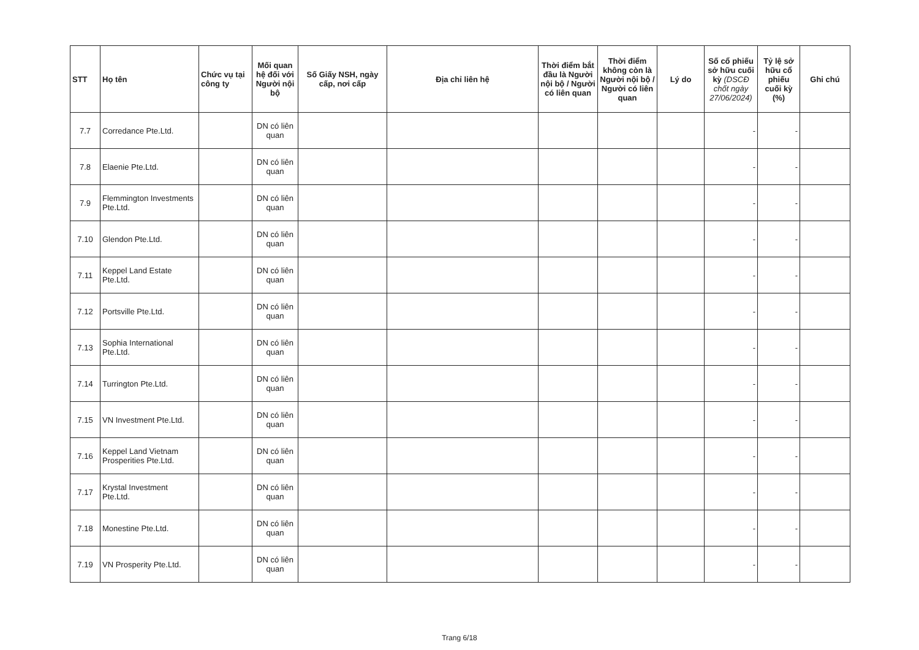| STT | Họ tên | Chức vụ tại công ty | Mối quan hệ đối với Người nội bộ | Số Giấy NSH, ngày cấp, nơi cấp | Địa chỉ liên hệ | Thời điểm bắt đầu là Người nội bộ / Người có liên quan | Thời điểm không còn là Người nội bộ / Người có liên quan | Lý do | Số cổ phiếu sở hữu cuối kỳ (DSCĐ chốt ngày 27/06/2024) | Tỷ lệ sở hữu cổ phiếu cuối kỳ (%) | Ghi chú |
| --- | --- | --- | --- | --- | --- | --- | --- | --- | --- | --- | --- |
| 7.7 | Corredance Pte.Ltd. | | DN có liên quan | | | | | | - | - | |
| 7.8 | Elaenie Pte.Ltd. | | DN có liên quan | | | | | | - | - | |
| 7.9 | Flemmington Investments Pte.Ltd. | | DN có liên quan | | | | | | - | - | |
| 7.10 | Glendon Pte.Ltd. | | DN có liên quan | | | | | | - | - | |
| 7.11 | Keppel Land Estate Pte.Ltd. | | DN có liên quan | | | | | | - | - | |
| 7.12 | Portsville Pte.Ltd. | | DN có liên quan | | | | | | - | - | |
| 7.13 | Sophia International Pte.Ltd. | | DN có liên quan | | | | | | - | - | |
| 7.14 | Turrington Pte.Ltd. | | DN có liên quan | | | | | | - | - | |
| 7.15 | VN Investment Pte.Ltd. | | DN có liên quan | | | | | | - | - | |
| 7.16 | Keppel Land Vietnam Prosperities Pte.Ltd. | | DN có liên quan | | | | | | - | - | |
| 7.17 | Krystal Investment Pte.Ltd. | | DN có liên quan | | | | | | - | - | |
| 7.18 | Monestine Pte.Ltd. | | DN có liên quan | | | | | | - | - | |
| 7.19 | VN Prosperity Pte.Ltd. | | DN có liên quan | | | | | | - | - | |
Trang 6/18